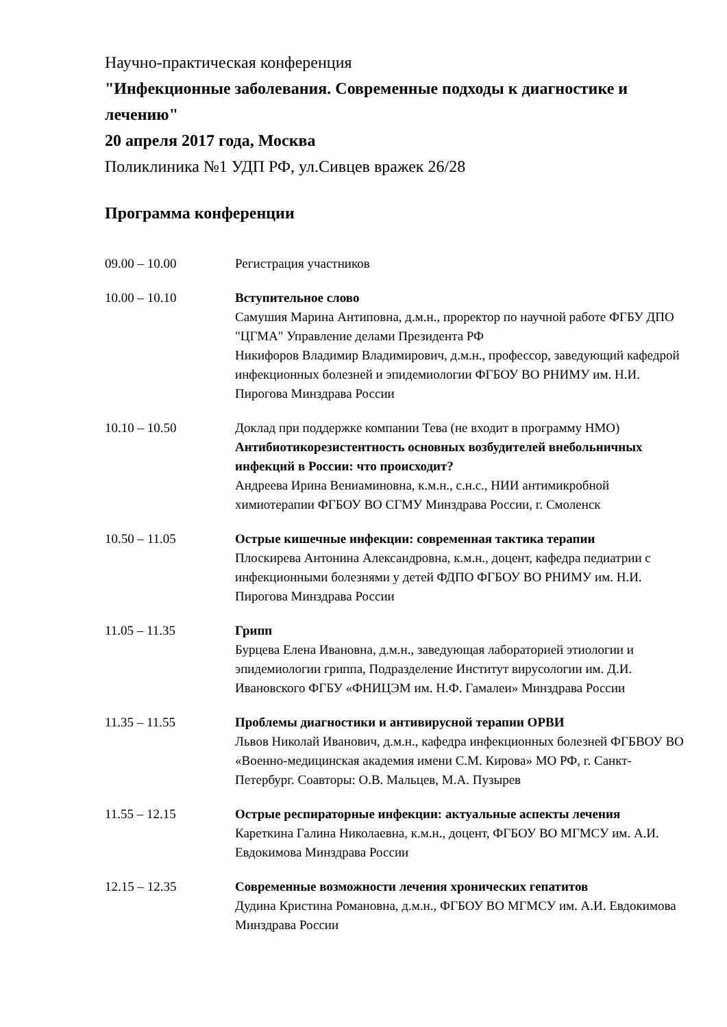Научно-практическая конференция
"Инфекционные заболевания. Современные подходы к диагностике и лечению"
20 апреля 2017 года, Москва
Поликлиника №1 УДП РФ, ул.Сивцев вражек 26/28
Программа конференции
09.00 – 10.00 Регистрация участников
10.00 – 10.10 Вступительное слово
Самушия Марина Антиповна, д.м.н., проректор по научной работе ФГБУ ДПО "ЦГМА" Управление делами Президента РФ
Никифоров Владимир Владимирович, д.м.н., профессор, заведующий кафедрой инфекционных болезней и эпидемиологии ФГБОУ ВО РНИМУ им. Н.И. Пирогова Минздрава России
10.10 – 10.50 Доклад при поддержке компании Тева (не входит в программу НМО)
Антибиотикорезистентность основных возбудителей внебольничных инфекций в России: что происходит?
Андреева Ирина Вениаминовна, к.м.н., с.н.с., НИИ антимикробной химиотерапии ФГБОУ ВО СГМУ Минздрава России, г. Смоленск
10.50 – 11.05 Острые кишечные инфекции: современная тактика терапии
Плоскирева Антонина Александровна, к.м.н., доцент, кафедра педиатрии с инфекционными болезнями у детей ФДПО ФГБОУ ВО РНИМУ им. Н.И. Пирогова Минздрава России
11.05 – 11.35 Грипп
Бурцева Елена Ивановна, д.м.н., заведующая лабораторией этиологии и эпидемиологии гриппа, Подразделение Институт вирусологии им. Д.И. Ивановского ФГБУ «ФНИЦЭМ им. Н.Ф. Гамалеи» Минздрава России
11.35 – 11.55 Проблемы диагностики и антивирусной терапии ОРВИ
Львов Николай Иванович, д.м.н., кафедра инфекционных болезней ФГБВОУ ВО «Военно-медицинская академия имени С.М. Кирова» МО РФ, г. Санкт-Петербург. Соавторы: О.В. Мальцев, М.А. Пузырев
11.55 – 12.15 Острые респираторные инфекции: актуальные аспекты лечения
Кареткина Галина Николаевна, к.м.н., доцент, ФГБОУ ВО МГМСУ им. А.И. Евдокимова Минздрава России
12.15 – 12.35 Современные возможности лечения хронических гепатитов
Дудина Кристина Романовна, д.м.н., ФГБОУ ВО МГМСУ им. А.И. Евдокимова Минздрава России